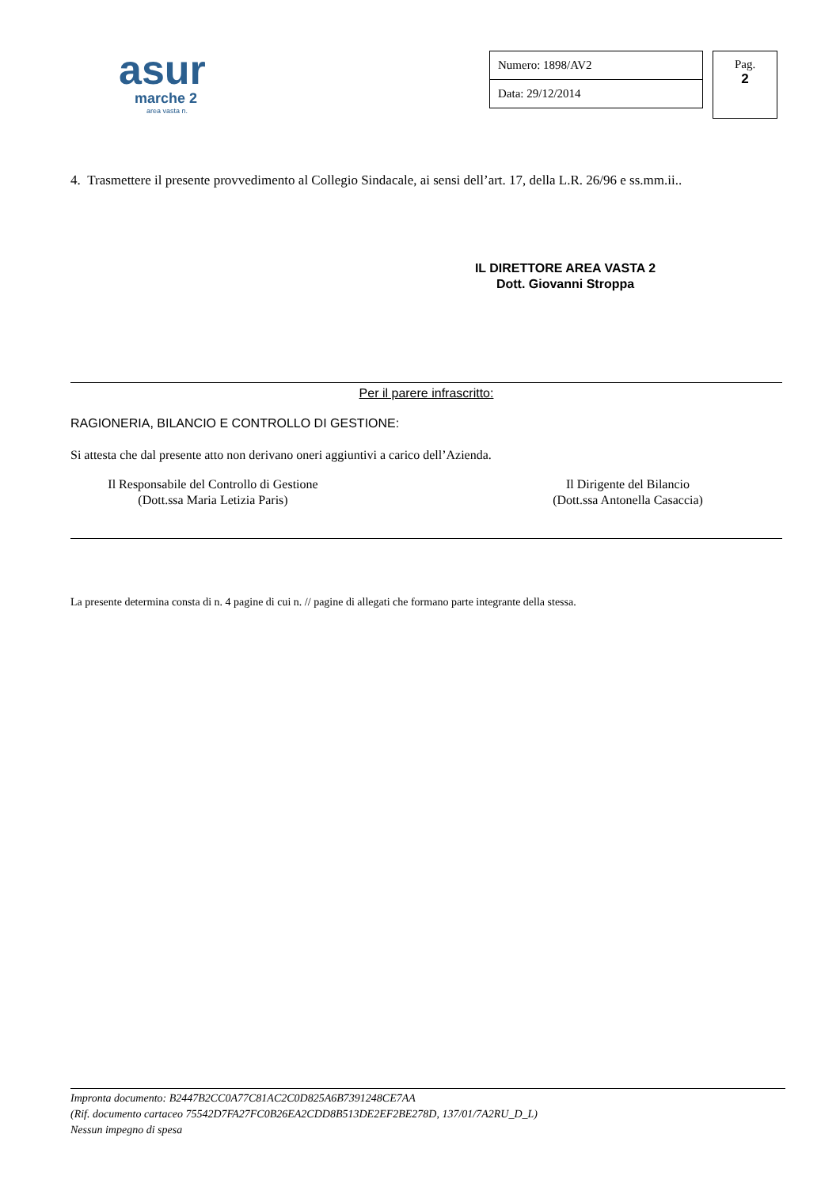asur
marche 2
area vasta n.
| Numero: 1898/AV2 |
| Data: 29/12/2014 |
Pag.
2
4. Trasmettere il presente provvedimento al Collegio Sindacale, ai sensi dell’art. 17, della L.R. 26/96 e ss.mm.ii..
IL DIRETTORE AREA VASTA 2
Dott. Giovanni Stroppa
Per il parere infrascritto:
RAGIONERIA, BILANCIO E CONTROLLO DI GESTIONE:
Si attesta che dal presente atto non derivano oneri aggiuntivi a carico dell’Azienda.
Il Responsabile del Controllo di Gestione
(Dott.ssa Maria Letizia Paris)
Il Dirigente del Bilancio
(Dott.ssa Antonella Casaccia)
La presente determina consta di n. 4 pagine di cui n. // pagine di allegati che formano parte integrante della stessa.
Impronta documento: B2447B2CC0A77C81AC2C0D825A6B7391248CE7AA
(Rif. documento cartaceo 75542D7FA27FC0B26EA2CDD8B513DE2EF2BE278D, 137/01/7A2RU_D_L)
Nessun impegno di spesa